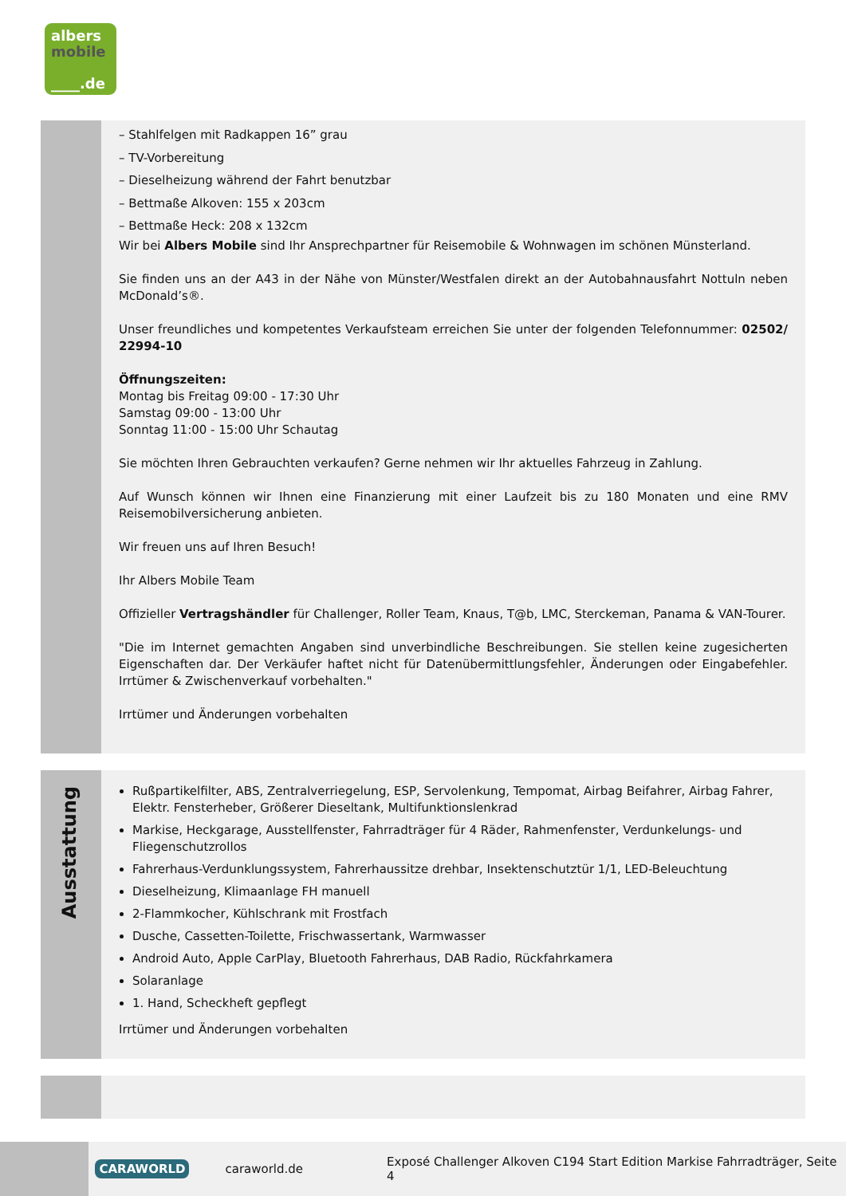albers
mobile
____.de
– Stahlfelgen mit Radkappen 16” grau
– TV-Vorbereitung
– Dieselheizung während der Fahrt benutzbar
– Bettmaße Alkoven: 155 x 203cm
– Bettmaße Heck: 208 x 132cm
Wir bei Albers Mobile sind Ihr Ansprechpartner für Reisemobile & Wohnwagen im schönen Münsterland.
Sie finden uns an der A43 in der Nähe von Münster/Westfalen direkt an der Autobahnausfahrt Nottuln neben McDonald’s®.
Unser freundliches und kompetentes Verkaufsteam erreichen Sie unter der folgenden Telefonnummer: 02502/ 22994-10
Öffnungszeiten:
Montag bis Freitag 09:00 - 17:30 Uhr
Samstag 09:00 - 13:00 Uhr
Sonntag 11:00 - 15:00 Uhr Schautag
Sie möchten Ihren Gebrauchten verkaufen? Gerne nehmen wir Ihr aktuelles Fahrzeug in Zahlung.
Auf Wunsch können wir Ihnen eine Finanzierung mit einer Laufzeit bis zu 180 Monaten und eine RMV Reisemobilversicherung anbieten.
Wir freuen uns auf Ihren Besuch!
Ihr Albers Mobile Team
Offizieller Vertragshändler für Challenger, Roller Team, Knaus, T@b, LMC, Sterckeman, Panama & VAN-Tourer.
"Die im Internet gemachten Angaben sind unverbindliche Beschreibungen. Sie stellen keine zugesicherten Eigenschaften dar. Der Verkäufer haftet nicht für Datenübermittlungsfehler, Änderungen oder Eingabefehler. Irrtümer & Zwischenverkauf vorbehalten."
Irrtümer und Änderungen vorbehalten
Ausstattung
Rußpartikelfilter, ABS, Zentralverriegelung, ESP, Servolenkung, Tempomat, Airbag Beifahrer, Airbag Fahrer, Elektr. Fensterheber, Größerer Dieseltank, Multifunktionslenkrad
Markise, Heckgarage, Ausstellfenster, Fahrradträger für 4 Räder, Rahmenfenster, Verdunkelungs- und Fliegenschutzrollos
Fahrerhaus-Verdunklungssystem, Fahrerhaussitze drehbar, Insektenschutztür 1/1, LED-Beleuchtung
Dieselheizung, Klimaanlage FH manuell
2-Flammkocher, Kühlschrank mit Frostfach
Dusche, Cassetten-Toilette, Frischwassertank, Warmwasser
Android Auto, Apple CarPlay, Bluetooth Fahrerhaus, DAB Radio, Rückfahrkamera
Solaranlage
1. Hand, Scheckheft gepflegt
Irrtümer und Änderungen vorbehalten
CARAWORLD caraworld.de Exposé Challenger Alkoven C194 Start Edition Markise Fahrradträger, Seite 4